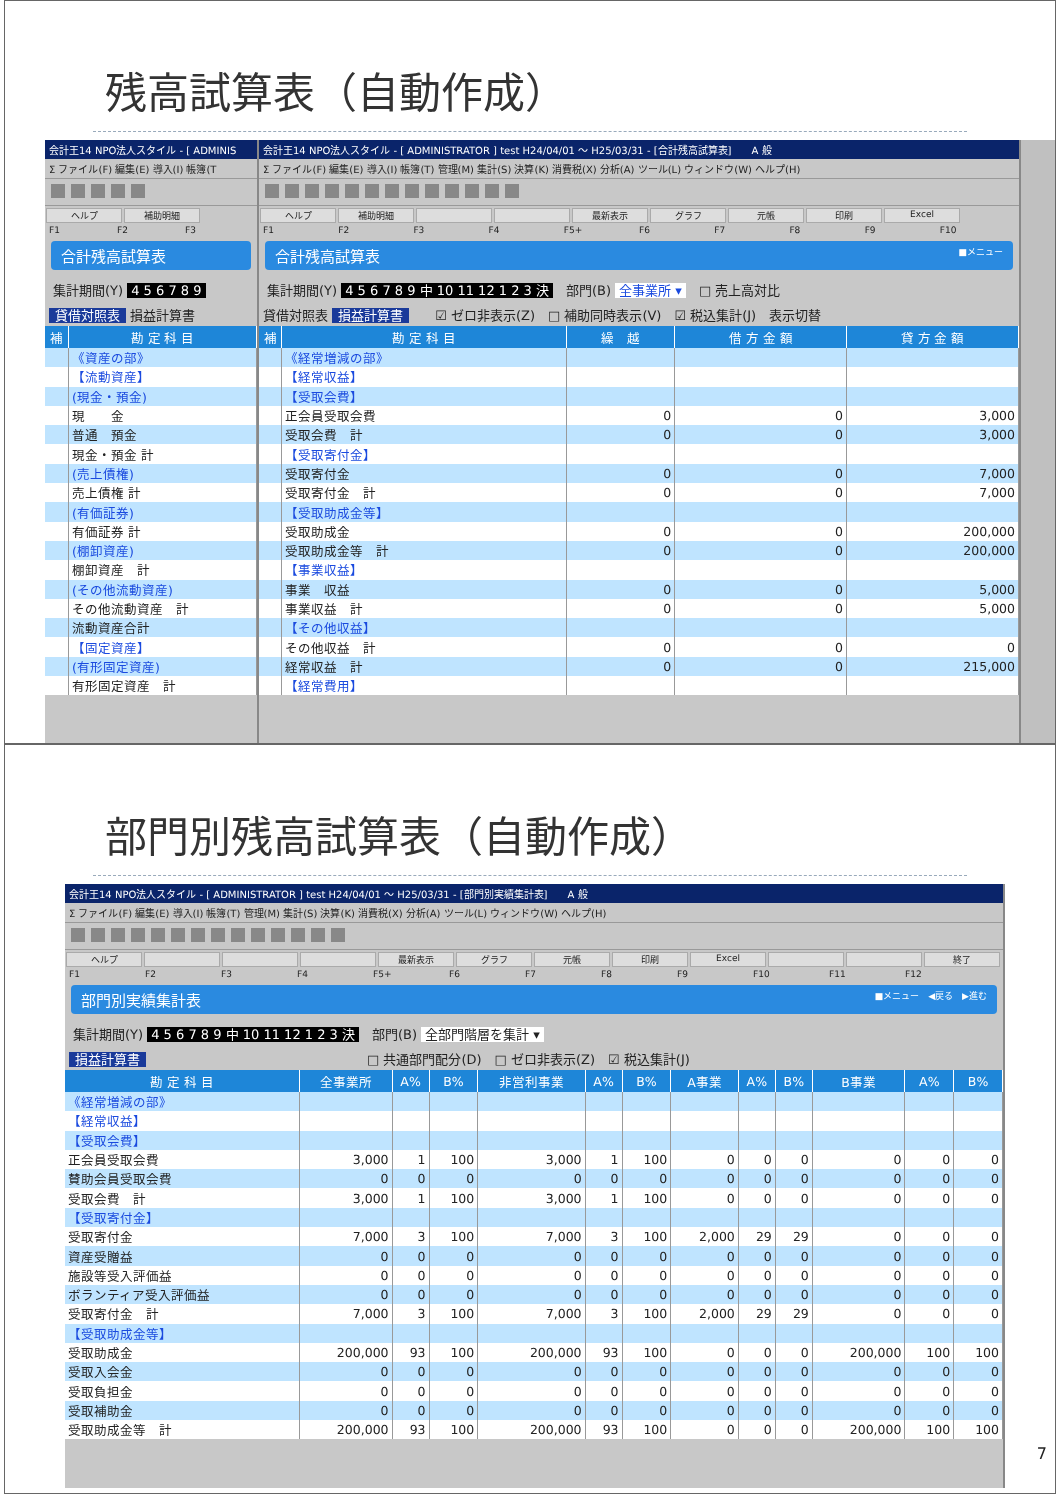残高試算表（自動作成）
会計王14 NPO法人スタイル - [ ADMINIS
Σ ファイル(F) 編集(E) 導入(I) 帳簿(T
ヘルプ 補助明細
F1 F2 F3
合計残高試算表
集計期間(Y) 4 5 6 7 8 9
貸借対照表 損益計算書
| 補 | 勘 定 科 目 |
| --- | --- |
| | 《資産の部》 |
| | 【流動資産】 |
| | (現金・預金) |
| | 現 金 |
| | 普通 預金 |
| | 現金・預金 計 |
| | (売上債権) |
| | 売上債権 計 |
| | (有価証券) |
| | 有価証券 計 |
| | (棚卸資産) |
| | 棚卸資産 計 |
| | (その他流動資産) |
| | その他流動資産 計 |
| | 流動資産合計 |
| | 【固定資産】 |
| | (有形固定資産) |
| | 有形固定資産 計 |
会計王14 NPO法人スタイル - [ ADMINISTRATOR ] test H24/04/01 ～ H25/03/31 - [合計残高試算表]　　A 般
Σ ファイル(F) 編集(E) 導入(I) 帳簿(T) 管理(M) 集計(S) 決算(K) 消費税(X) 分析(A) ツール(L) ウィンドウ(W) ヘルプ(H)
ヘルプ 補助明細 最新表示 グラフ 元帳 印刷 Excel
F1 F2 F3 F4 F5+ F6 F7 F8 F9 F10
合計残高試算表 ■メニュー
集計期間(Y) 4 5 6 7 8 9 中 10 11 12 1 2 3 決　部門(B) 全事業所 ▾　□ 売上高対比
貸借対照表 損益計算書　　☑ ゼロ非表示(Z)　□ 補助同時表示(V)　☑ 税込集計(J)　表示切替
| 補 | 勘 定 科 目 | 繰 越 | 借 方 金 額 | 貸 方 金 額 |
| --- | --- | --- | --- | --- |
| | 《経常増減の部》 | | | |
| | 【経常収益】 | | | |
| | 【受取会費】 | | | |
| | 正会員受取会費 | 0 | 0 | 3,000 |
| | 受取会費 計 | 0 | 0 | 3,000 |
| | 【受取寄付金】 | | | |
| | 受取寄付金 | 0 | 0 | 7,000 |
| | 受取寄付金 計 | 0 | 0 | 7,000 |
| | 【受取助成金等】 | | | |
| | 受取助成金 | 0 | 0 | 200,000 |
| | 受取助成金等 計 | 0 | 0 | 200,000 |
| | 【事業収益】 | | | |
| | 事業 収益 | 0 | 0 | 5,000 |
| | 事業収益 計 | 0 | 0 | 5,000 |
| | 【その他収益】 | | | |
| | その他収益 計 | 0 | 0 | 0 |
| | 経常収益 計 | 0 | 0 | 215,000 |
| | 【経常費用】 | | | |
部門別残高試算表（自動作成）
会計王14 NPO法人スタイル - [ ADMINISTRATOR ] test H24/04/01 ～ H25/03/31 - [部門別実績集計表]　　A 般
Σ ファイル(F) 編集(E) 導入(I) 帳簿(T) 管理(M) 集計(S) 決算(K) 消費税(X) 分析(A) ツール(L) ウィンドウ(W) ヘルプ(H)
ヘルプ 最新表示 グラフ 元帳 印刷 Excel 終了
F1 F2 F3 F4 F5+ F6 F7 F8 F9 F10 F11 F12
部門別実績集計表 ■メニュー　◀戻る　▶進む
集計期間(Y) 4 5 6 7 8 9 中 10 11 12 1 2 3 決　部門(B) 全部門階層を集計 ▾
損益計算書　　　　　　　　　　　　　　　　　□ 共通部門配分(D)　□ ゼロ非表示(Z)　☑ 税込集計(J)
| 勘 定 科 目 | 全事業所 | A% | B% | 非営利事業 | A% | B% | A事業 | A% | B% | B事業 | A% | B% |
| --- | --- | --- | --- | --- | --- | --- | --- | --- | --- | --- | --- | --- |
| 《経常増減の部》 | | | | | | | | | | | | |
| 【経常収益】 | | | | | | | | | | | | |
| 【受取会費】 | | | | | | | | | | | | |
| 正会員受取会費 | 3,000 | 1 | 100 | 3,000 | 1 | 100 | 0 | 0 | 0 | 0 | 0 | 0 |
| 賛助会員受取会費 | 0 | 0 | 0 | 0 | 0 | 0 | 0 | 0 | 0 | 0 | 0 | 0 |
| 受取会費 計 | 3,000 | 1 | 100 | 3,000 | 1 | 100 | 0 | 0 | 0 | 0 | 0 | 0 |
| 【受取寄付金】 | | | | | | | | | | | | |
| 受取寄付金 | 7,000 | 3 | 100 | 7,000 | 3 | 100 | 2,000 | 29 | 29 | 0 | 0 | 0 |
| 資産受贈益 | 0 | 0 | 0 | 0 | 0 | 0 | 0 | 0 | 0 | 0 | 0 | 0 |
| 施設等受入評価益 | 0 | 0 | 0 | 0 | 0 | 0 | 0 | 0 | 0 | 0 | 0 | 0 |
| ボランティア受入評価益 | 0 | 0 | 0 | 0 | 0 | 0 | 0 | 0 | 0 | 0 | 0 | 0 |
| 受取寄付金 計 | 7,000 | 3 | 100 | 7,000 | 3 | 100 | 2,000 | 29 | 29 | 0 | 0 | 0 |
| 【受取助成金等】 | | | | | | | | | | | | |
| 受取助成金 | 200,000 | 93 | 100 | 200,000 | 93 | 100 | 0 | 0 | 0 | 200,000 | 100 | 100 |
| 受取入会金 | 0 | 0 | 0 | 0 | 0 | 0 | 0 | 0 | 0 | 0 | 0 | 0 |
| 受取負担金 | 0 | 0 | 0 | 0 | 0 | 0 | 0 | 0 | 0 | 0 | 0 | 0 |
| 受取補助金 | 0 | 0 | 0 | 0 | 0 | 0 | 0 | 0 | 0 | 0 | 0 | 0 |
| 受取助成金等 計 | 200,000 | 93 | 100 | 200,000 | 93 | 100 | 0 | 0 | 0 | 200,000 | 100 | 100 |
7